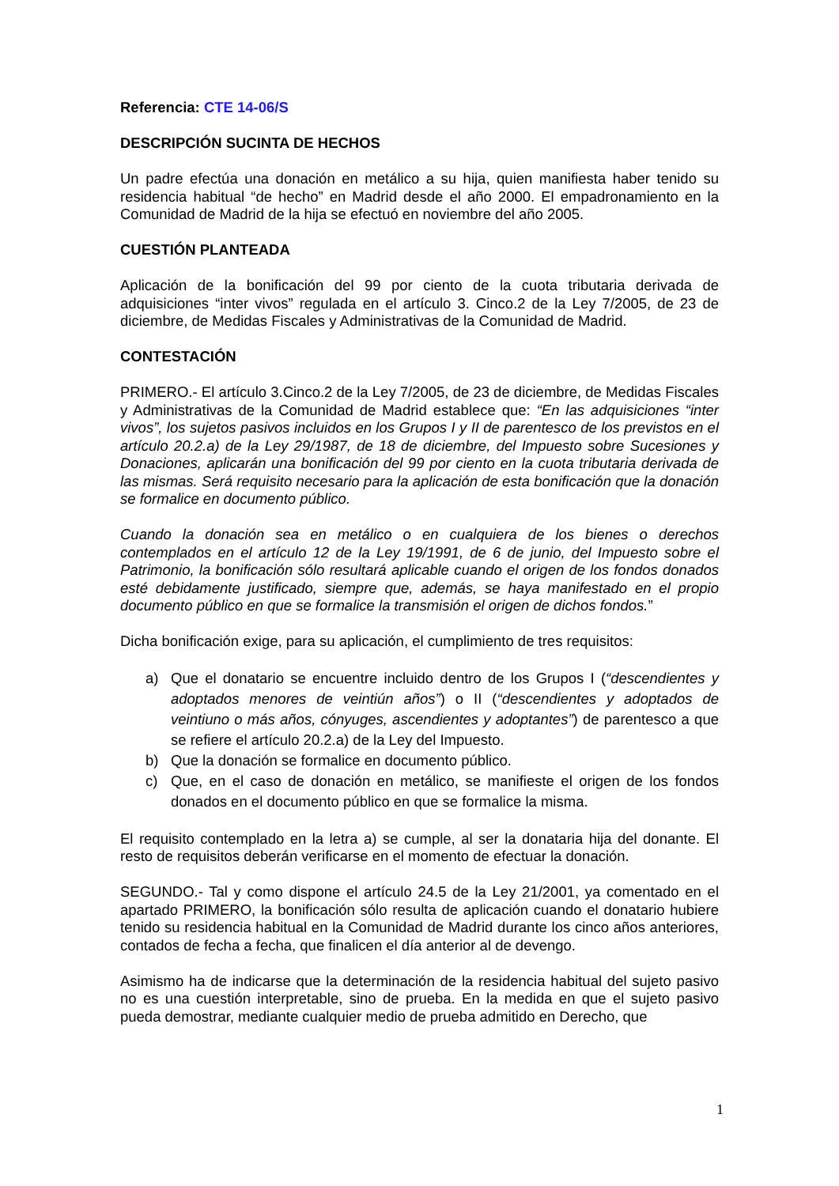Referencia: CTE 14-06/S
DESCRIPCIÓN SUCINTA DE HECHOS
Un padre efectúa una donación en metálico a su hija, quien manifiesta haber tenido su residencia habitual “de hecho” en Madrid desde el año 2000. El empadronamiento en la Comunidad de Madrid de la hija se efectuó en noviembre del año 2005.
CUESTIÓN PLANTEADA
Aplicación de la bonificación del 99 por ciento de la cuota tributaria derivada de adquisiciones “inter vivos” regulada en el artículo 3. Cinco.2 de la Ley 7/2005, de 23 de diciembre, de Medidas Fiscales y Administrativas de la Comunidad de Madrid.
CONTESTACIÓN
PRIMERO.- El artículo 3.Cinco.2 de la Ley 7/2005, de 23 de diciembre, de Medidas Fiscales y Administrativas de la Comunidad de Madrid establece que: “En las adquisiciones “inter vivos”, los sujetos pasivos incluidos en los Grupos I y II de parentesco de los previstos en el artículo 20.2.a) de la Ley 29/1987, de 18 de diciembre, del Impuesto sobre Sucesiones y Donaciones, aplicarán una bonificación del 99 por ciento en la cuota tributaria derivada de las mismas. Será requisito necesario para la aplicación de esta bonificación que la donación se formalice en documento público.
Cuando la donación sea en metálico o en cualquiera de los bienes o derechos contemplados en el artículo 12 de la Ley 19/1991, de 6 de junio, del Impuesto sobre el Patrimonio, la bonificación sólo resultará aplicable cuando el origen de los fondos donados esté debidamente justificado, siempre que, además, se haya manifestado en el propio documento público en que se formalice la transmisión el origen de dichos fondos.”
Dicha bonificación exige, para su aplicación, el cumplimiento de tres requisitos:
a) Que el donatario se encuentre incluido dentro de los Grupos I (“descendientes y adoptados menores de veintiún años”) o II (“descendientes y adoptados de veintiuno o más años, cónyuges, ascendientes y adoptantes”) de parentesco a que se refiere el artículo 20.2.a) de la Ley del Impuesto.
b) Que la donación se formalice en documento público.
c) Que, en el caso de donación en metálico, se manifieste el origen de los fondos donados en el documento público en que se formalice la misma.
El requisito contemplado en la letra a) se cumple, al ser la donataria hija del donante. El resto de requisitos deberán verificarse en el momento de efectuar la donación.
SEGUNDO.- Tal y como dispone el artículo 24.5 de la Ley 21/2001, ya comentado en el apartado PRIMERO, la bonificación sólo resulta de aplicación cuando el donatario hubiere tenido su residencia habitual en la Comunidad de Madrid durante los cinco años anteriores, contados de fecha a fecha, que finalicen el día anterior al de devengo.
Asimismo ha de indicarse que la determinación de la residencia habitual del sujeto pasivo no es una cuestión interpretable, sino de prueba. En la medida en que el sujeto pasivo pueda demostrar, mediante cualquier medio de prueba admitido en Derecho, que
1